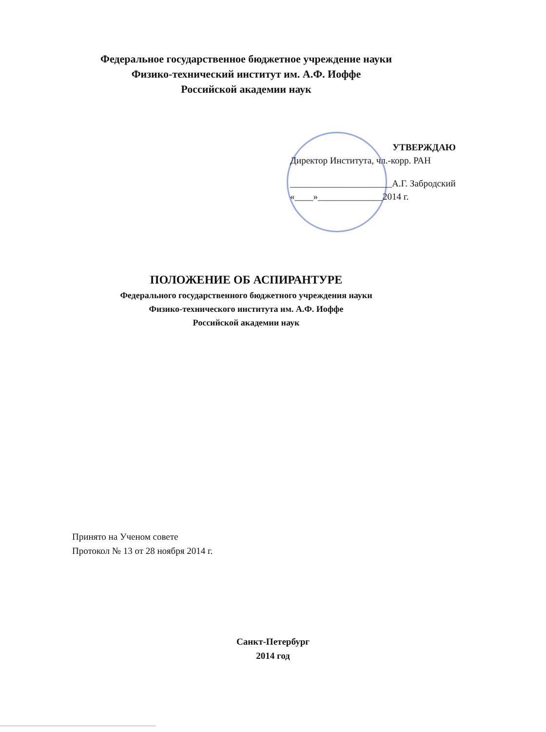Федеральное государственное бюджетное учреждение науки
Физико-технический институт им. А.Ф. Иоффе
Российской академии наук
УТВЕРЖДАЮ
Директор Института, чл.-корр. РАН
______________________А.Г. Забродский
«____»______________2014 г.
ПОЛОЖЕНИЕ ОБ АСПИРАНТУРЕ
Федерального государственного бюджетного учреждения науки
Физико-технического института им. А.Ф. Иоффе
Российской академии наук
Принято на Ученом совете
Протокол № 13 от 28 ноября 2014 г.
Санкт-Петербург
2014 год